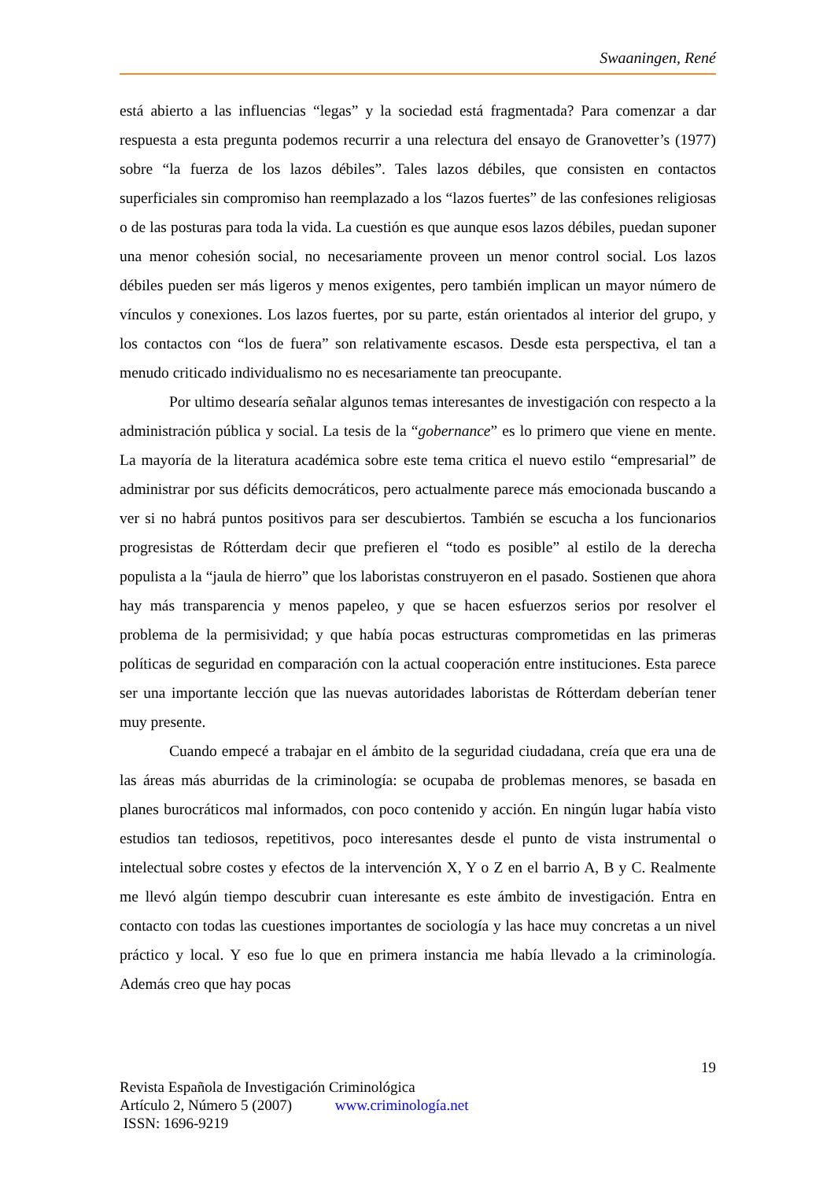Swaaningen, René
está abierto a las influencias “legas” y la sociedad está fragmentada? Para comenzar a dar respuesta a esta pregunta podemos recurrir a una relectura del ensayo de Granovetter’s (1977) sobre “la fuerza de los lazos débiles”. Tales lazos débiles, que consisten en contactos superficiales sin compromiso han reemplazado a los “lazos fuertes” de las confesiones religiosas o de las posturas para toda la vida. La cuestión es que aunque esos lazos débiles, puedan suponer una menor cohesión social, no necesariamente proveen un menor control social. Los lazos débiles pueden ser más ligeros y menos exigentes, pero también implican un mayor número de vínculos y conexiones. Los lazos fuertes, por su parte, están orientados al interior del grupo, y los contactos con “los de fuera” son relativamente escasos. Desde esta perspectiva, el tan a menudo criticado individualismo no es necesariamente tan preocupante.
Por ultimo desearía señalar algunos temas interesantes de investigación con respecto a la administración pública y social. La tesis de la “gobernance” es lo primero que viene en mente. La mayoría de la literatura académica sobre este tema critica el nuevo estilo “empresarial” de administrar por sus déficits democráticos, pero actualmente parece más emocionada buscando a ver si no habrá puntos positivos para ser descubiertos. También se escucha a los funcionarios progresistas de Rótterdam decir que prefieren el “todo es posible” al estilo de la derecha populista a la “jaula de hierro” que los laboristas construyeron en el pasado. Sostienen que ahora hay más transparencia y menos papeleo, y que se hacen esfuerzos serios por resolver el problema de la permisividad; y que había pocas estructuras comprometidas en las primeras políticas de seguridad en comparación con la actual cooperación entre instituciones. Esta parece ser una importante lección que las nuevas autoridades laboristas de Rótterdam deberían tener muy presente.
Cuando empecé a trabajar en el ámbito de la seguridad ciudadana, creía que era una de las áreas más aburridas de la criminología: se ocupaba de problemas menores, se basada en planes burocráticos mal informados, con poco contenido y acción. En ningún lugar había visto estudios tan tediosos, repetitivos, poco interesantes desde el punto de vista instrumental o intelectual sobre costes y efectos de la intervención X, Y o Z en el barrio A, B y C. Realmente me llevó algún tiempo descubrir cuan interesante es este ámbito de investigación. Entra en contacto con todas las cuestiones importantes de sociología y las hace muy concretas a un nivel práctico y local. Y eso fue lo que en primera instancia me había llevado a la criminología. Además creo que hay pocas
19
Revista Española de Investigación Criminológica
Artículo 2, Número 5 (2007) www.criminología.net
ISSN: 1696-9219